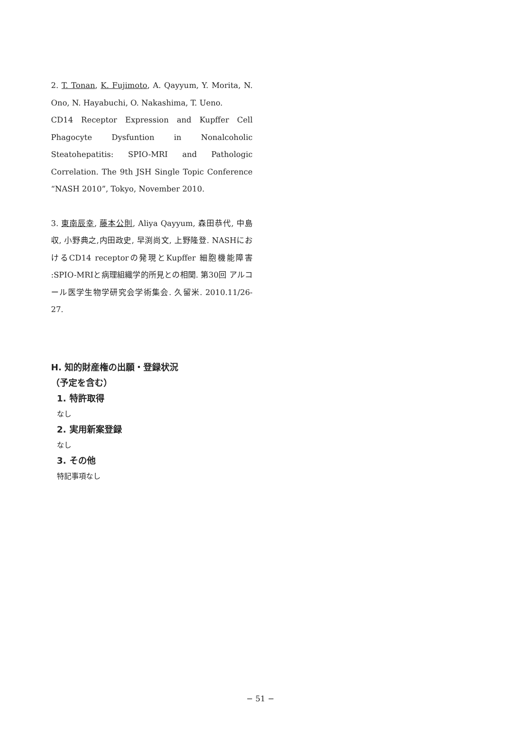2. T. Tonan, K. Fujimoto, A. Qayyum, Y. Morita, N. Ono, N. Hayabuchi, O. Nakashima, T. Ueno.
CD14 Receptor Expression and Kupffer Cell Phagocyte Dysfuntion in Nonalcoholic Steatohepatitis: SPIO-MRI and Pathologic Correlation. The 9th JSH Single Topic Conference “NASH 2010”, Tokyo, November 2010.
3. 東南辰幸, 藤本公則, Aliya Qayyum, 森田恭代, 中島 収, 小野典之,内田政史, 早渕尚文, 上野隆登. NASHにおけるCD14 receptorの発現とKupffer 細胞機能障害 :SPIO-MRIと病理組織学的所見との相関. 第30回 アルコール医学生物学研究会学術集会. 久留米. 2010.11/26-27.
H. 知的財産権の出願・登録状況
（予定を含む）
1. 特許取得
なし
2. 実用新案登録
なし
3. その他
特記事項なし
− 51 −